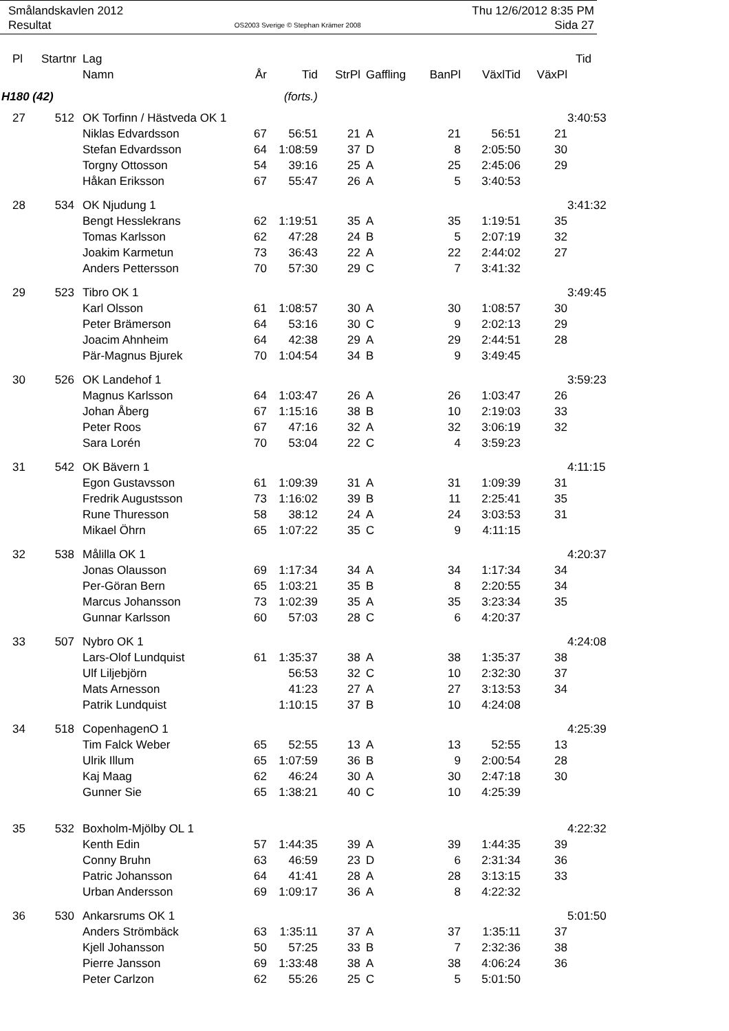Smålandskavlen 2012
Resultat
OS2003 Sverige © Stephan Krämer 2008
Thu 12/6/2012 8:35 PM
Sida 27
| Pl | Startnr | Lag | | | | | | | | Tid |
| --- | --- | --- | --- | --- | --- | --- | --- | --- | --- | --- |
| | | Namn | År | Tid | StrPl | Gaffling | BanPl | VäxlTid | VäxPl | |
| H180 (42) | | | (forts.) | | | | | | | |
| 27 | 512 | OK Torfinn / Hästveda OK 1 | | | | | | | | 3:40:53 |
| | | Niklas Edvardsson | 67 | 56:51 | 21 | A | 21 | 56:51 | 21 | |
| | | Stefan Edvardsson | 64 | 1:08:59 | 37 | D | 8 | 2:05:50 | 30 | |
| | | Torgny Ottosson | 54 | 39:16 | 25 | A | 25 | 2:45:06 | 29 | |
| | | Håkan Eriksson | 67 | 55:47 | 26 | A | 5 | 3:40:53 | | |
| 28 | 534 | OK Njudung 1 | | | | | | | | 3:41:32 |
| | | Bengt Hesslekrans | 62 | 1:19:51 | 35 | A | 35 | 1:19:51 | 35 | |
| | | Tomas Karlsson | 62 | 47:28 | 24 | B | 5 | 2:07:19 | 32 | |
| | | Joakim Karmetun | 73 | 36:43 | 22 | A | 22 | 2:44:02 | 27 | |
| | | Anders Pettersson | 70 | 57:30 | 29 | C | 7 | 3:41:32 | | |
| 29 | 523 | Tibro OK 1 | | | | | | | | 3:49:45 |
| | | Karl Olsson | 61 | 1:08:57 | 30 | A | 30 | 1:08:57 | 30 | |
| | | Peter Brämerson | 64 | 53:16 | 30 | C | 9 | 2:02:13 | 29 | |
| | | Joacim Ahnheim | 64 | 42:38 | 29 | A | 29 | 2:44:51 | 28 | |
| | | Pär-Magnus Bjurek | 70 | 1:04:54 | 34 | B | 9 | 3:49:45 | | |
| 30 | 526 | OK Landehof 1 | | | | | | | | 3:59:23 |
| | | Magnus Karlsson | 64 | 1:03:47 | 26 | A | 26 | 1:03:47 | 26 | |
| | | Johan Åberg | 67 | 1:15:16 | 38 | B | 10 | 2:19:03 | 33 | |
| | | Peter Roos | 67 | 47:16 | 32 | A | 32 | 3:06:19 | 32 | |
| | | Sara Lorén | 70 | 53:04 | 22 | C | 4 | 3:59:23 | | |
| 31 | 542 | OK Bävern 1 | | | | | | | | 4:11:15 |
| | | Egon Gustavsson | 61 | 1:09:39 | 31 | A | 31 | 1:09:39 | 31 | |
| | | Fredrik Augustsson | 73 | 1:16:02 | 39 | B | 11 | 2:25:41 | 35 | |
| | | Rune Thuresson | 58 | 38:12 | 24 | A | 24 | 3:03:53 | 31 | |
| | | Mikael Öhrn | 65 | 1:07:22 | 35 | C | 9 | 4:11:15 | | |
| 32 | 538 | Målilla OK 1 | | | | | | | | 4:20:37 |
| | | Jonas Olausson | 69 | 1:17:34 | 34 | A | 34 | 1:17:34 | 34 | |
| | | Per-Göran Bern | 65 | 1:03:21 | 35 | B | 8 | 2:20:55 | 34 | |
| | | Marcus Johansson | 73 | 1:02:39 | 35 | A | 35 | 3:23:34 | 35 | |
| | | Gunnar Karlsson | 60 | 57:03 | 28 | C | 6 | 4:20:37 | | |
| 33 | 507 | Nybro OK 1 | | | | | | | | 4:24:08 |
| | | Lars-Olof Lundquist | 61 | 1:35:37 | 38 | A | 38 | 1:35:37 | 38 | |
| | | Ulf Liljebjörn | | 56:53 | 32 | C | 10 | 2:32:30 | 37 | |
| | | Mats Arnesson | | 41:23 | 27 | A | 27 | 3:13:53 | 34 | |
| | | Patrik Lundquist | | 1:10:15 | 37 | B | 10 | 4:24:08 | | |
| 34 | 518 | CopenhagenO 1 | | | | | | | | 4:25:39 |
| | | Tim Falck Weber | 65 | 52:55 | 13 | A | 13 | 52:55 | 13 | |
| | | Ulrik Illum | 65 | 1:07:59 | 36 | B | 9 | 2:00:54 | 28 | |
| | | Kaj Maag | 62 | 46:24 | 30 | A | 30 | 2:47:18 | 30 | |
| | | Gunner Sie | 65 | 1:38:21 | 40 | C | 10 | 4:25:39 | | |
| 35 | 532 | Boxholm-Mjölby OL 1 | | | | | | | | 4:22:32 |
| | | Kenth Edin | 57 | 1:44:35 | 39 | A | 39 | 1:44:35 | 39 | |
| | | Conny Bruhn | 63 | 46:59 | 23 | D | 6 | 2:31:34 | 36 | |
| | | Patric Johansson | 64 | 41:41 | 28 | A | 28 | 3:13:15 | 33 | |
| | | Urban Andersson | 69 | 1:09:17 | 36 | A | 8 | 4:22:32 | | |
| 36 | 530 | Ankarsrums OK 1 | | | | | | | | 5:01:50 |
| | | Anders Strömbäck | 63 | 1:35:11 | 37 | A | 37 | 1:35:11 | 37 | |
| | | Kjell Johansson | 50 | 57:25 | 33 | B | 7 | 2:32:36 | 38 | |
| | | Pierre Jansson | 69 | 1:33:48 | 38 | A | 38 | 4:06:24 | 36 | |
| | | Peter Carlzon | 62 | 55:26 | 25 | C | 5 | 5:01:50 | | |